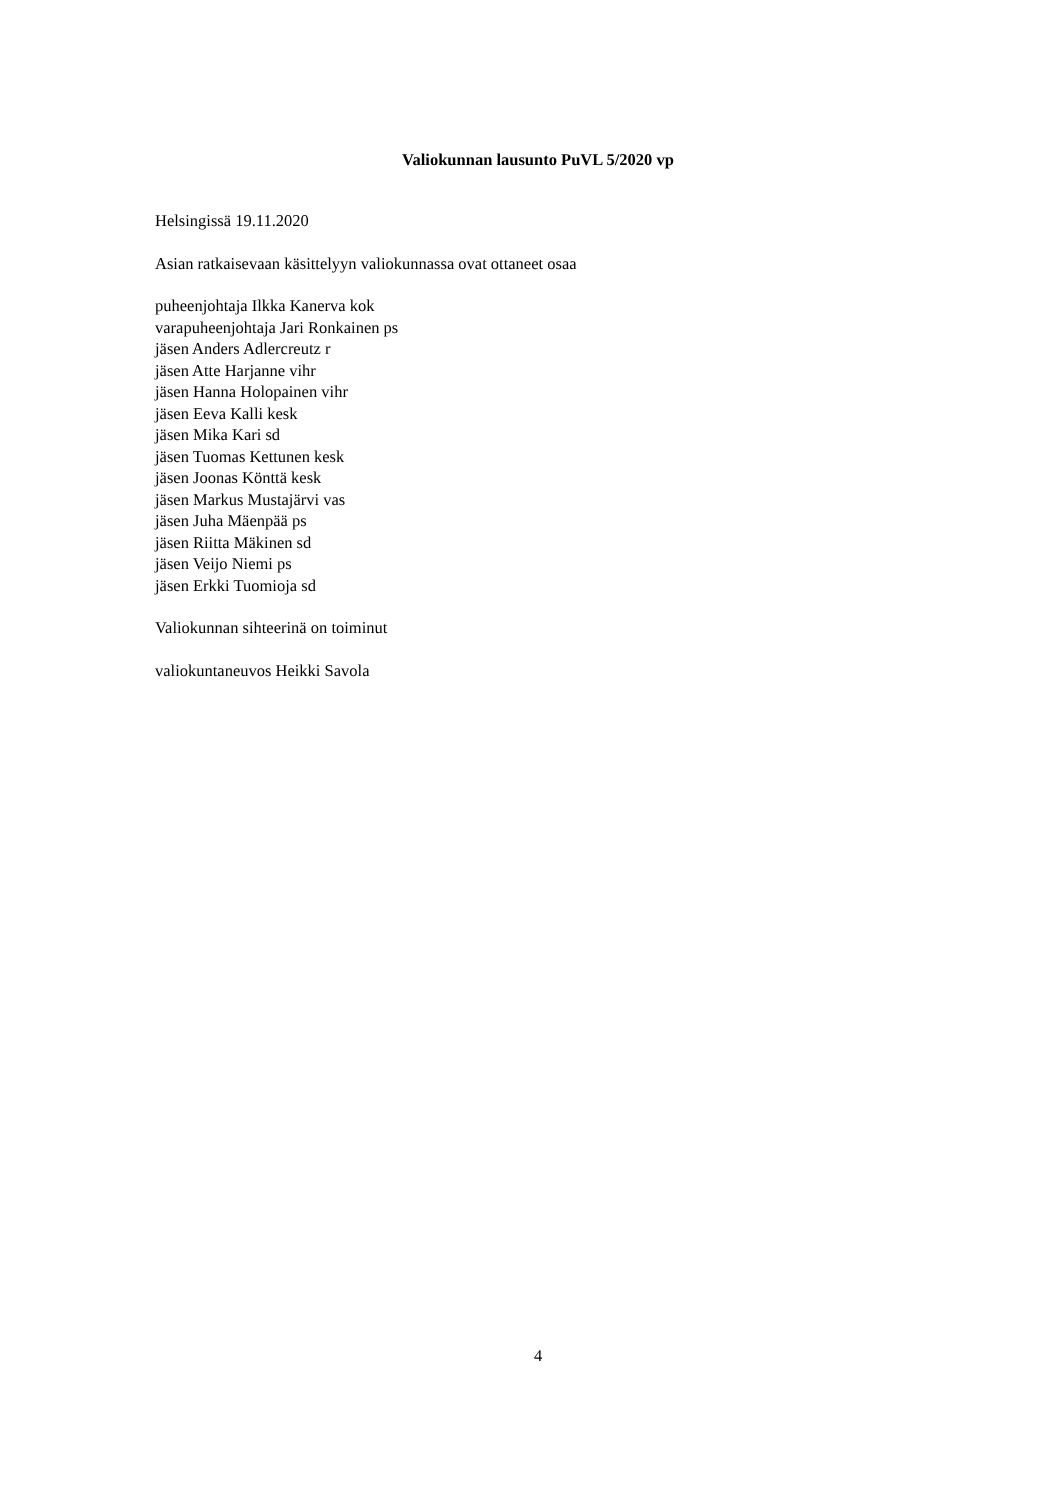Valiokunnan lausunto PuVL 5/2020 vp
Helsingissä 19.11.2020
Asian ratkaisevaan käsittelyyn valiokunnassa ovat ottaneet osaa
puheenjohtaja Ilkka Kanerva kok
varapuheenjohtaja Jari Ronkainen ps
jäsen Anders Adlercreutz r
jäsen Atte Harjanne vihr
jäsen Hanna Holopainen vihr
jäsen Eeva Kalli kesk
jäsen Mika Kari sd
jäsen Tuomas Kettunen kesk
jäsen Joonas Könttä kesk
jäsen Markus Mustajärvi vas
jäsen Juha Mäenpää ps
jäsen Riitta Mäkinen sd
jäsen Veijo Niemi ps
jäsen Erkki Tuomioja sd
Valiokunnan sihteerinä on toiminut
valiokuntaneuvos Heikki Savola
4